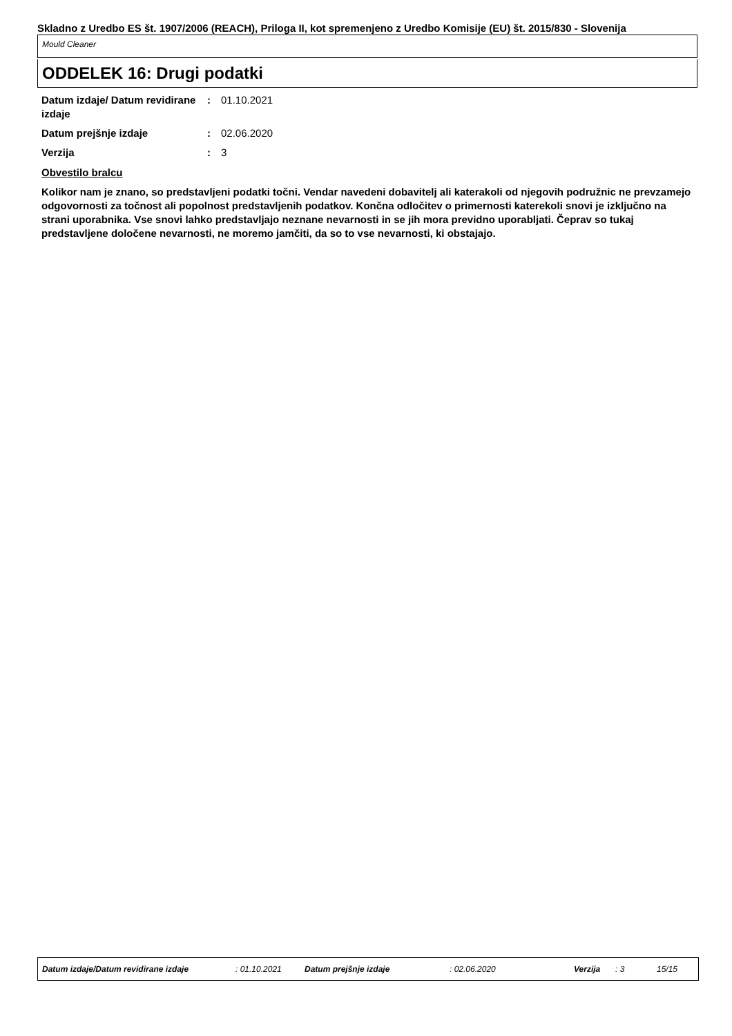Skladno z Uredbo ES št. 1907/2006 (REACH), Priloga II, kot spremenjeno z Uredbo Komisije (EU) št. 2015/830 - Slovenija
Mould Cleaner
ODDELEK 16: Drugi podatki
Datum izdaje/ Datum revidirane izdaje
: 01.10.2021
Datum prejšnje izdaje : 02.06.2020
Verzija : 3
Obvestilo bralcu
Kolikor nam je znano, so predstavljeni podatki točni. Vendar navedeni dobavitelj ali katerakoli od njegovih podružnic ne prevzamejo odgovornosti za točnost ali popolnost predstavljenih podatkov. Končna odločitev o primernosti katerekoli snovi je izključno na strani uporabnika. Vse snovi lahko predstavljajo neznane nevarnosti in se jih mora previdno uporabljati. Čeprav so tukaj predstavljene določene nevarnosti, ne moremo jamčiti, da so to vse nevarnosti, ki obstajajo.
Datum izdaje/Datum revidirane izdaje: 01.10.2021 Datum prejšnje izdaje: 02.06.2020 Verzija: 3 15/15